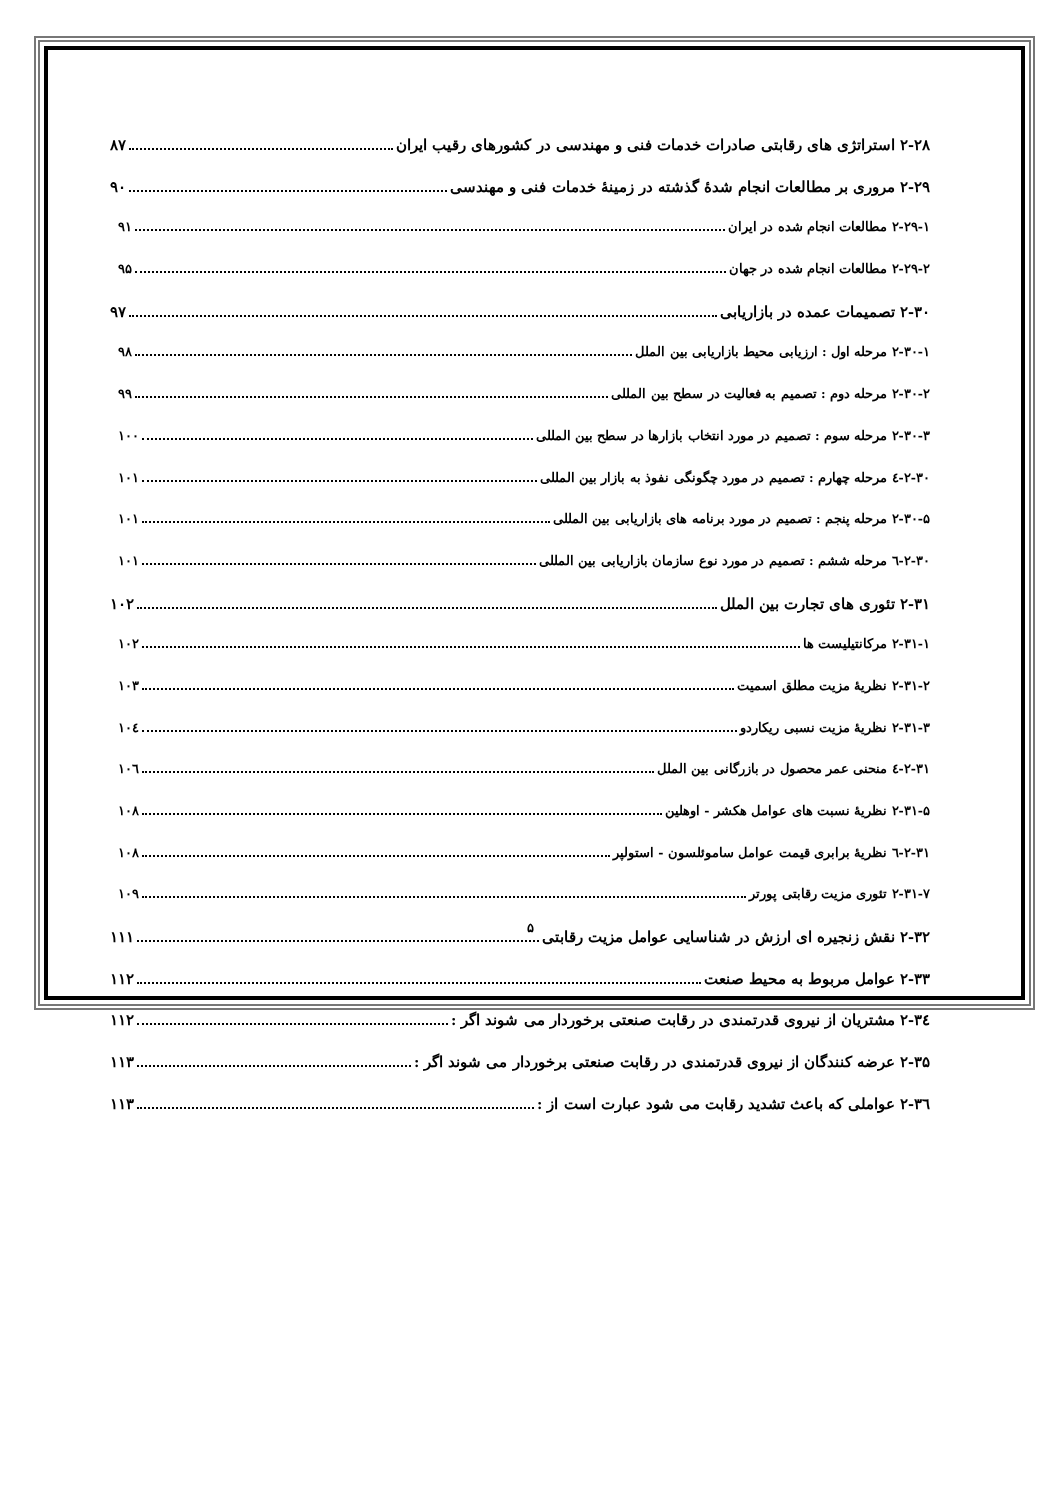۲-۲۸ استراتژی های رقابتی صادرات خدمات فنی و مهندسی در کشورهای رقیب ایران ۸۷
۲-۲۹ مروری بر مطالعات انجام شدهٔ گذشته در زمینهٔ خدمات فنی و مهندسی ۹۰
۲-۲۹-۱ مطالعات انجام شده در ایران ۹۱
۲-۲۹-۲ مطالعات انجام شده در جهان ۹۵
۲-۳۰ تصمیمات عمده در بازاریابی ۹۷
۲-۳۰-۱ مرحله اول : ارزیابی محیط بازاریابی بین الملل ۹۸
۲-۳۰-۲ مرحله دوم : تصمیم به فعالیت در سطح بین المللی ۹۹
۲-۳۰-۳ مرحله سوم : تصمیم در مورد انتخاب بازارها در سطح بین المللی ۱۰۰
۲-۳۰-٤ مرحله چهارم : تصمیم در مورد چگونگی نفوذ به بازار بین المللی ۱۰۱
۲-۳۰-۵ مرحله پنجم : تصمیم در مورد برنامه های بازاریابی بین المللی ۱۰۱
۲-۳۰-٦ مرحله ششم : تصمیم در مورد نوع سازمان بازاریابی بین المللی ۱۰۱
۲-۳۱ تئوری های تجارت بین الملل ۱۰۲
۲-۳۱-۱ مرکانتیلیست ها ۱۰۲
۲-۳۱-۲ نظریهٔ مزیت مطلق اسمیت ۱۰۳
۲-۳۱-۳ نظریهٔ مزیت نسبی ریکاردو ۱۰٤
۲-۳۱-٤ منحنی عمر محصول در بازرگانی بین الملل ۱۰٦
۲-۳۱-۵ نظریهٔ نسبت های عوامل هکشر - اوهلین ۱۰۸
۲-۳۱-٦ نظریهٔ برابری قیمت عوامل ساموئلسون - استولپر ۱۰۸
۲-۳۱-۷ تئوری مزیت رقابتی پورتر ۱۰۹
۲-۳۲ نقش زنجیره ای ارزش در شناسایی عوامل مزیت رقابتی ۱۱۱
۲-۳۳ عوامل مربوط به محیط صنعت ۱۱۲
۲-۳٤ مشتریان از نیروی قدرتمندی در رقابت صنعتی برخوردار می شوند اگر : ۱۱۲
۲-۳۵ عرضه کنندگان از نیروی قدرتمندی در رقابت صنعتی برخوردار می شوند اگر : ۱۱۳
۲-۳٦ عواملی که باعث تشدید رقابت می شود عبارت است از : ۱۱۳
۵